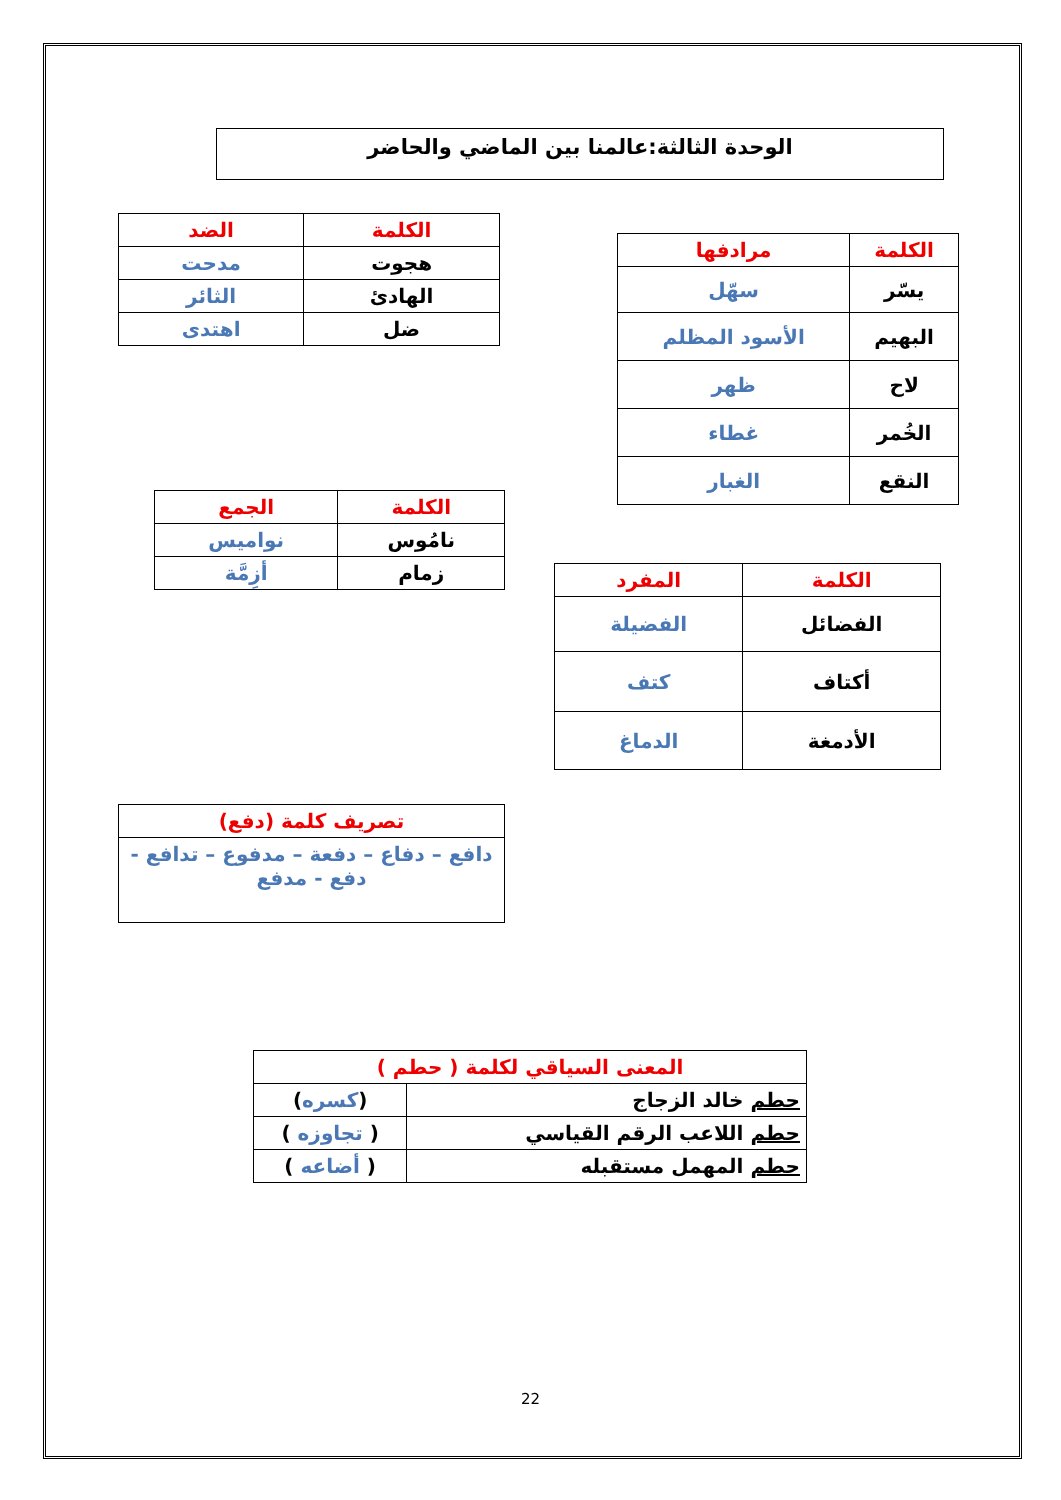الوحدة الثالثة:عالمنا بين الماضي والحاضر
| الكلمة | مرادفها |
| --- | --- |
| يسّر | سهّل |
| البهيم | الأسود المظلم |
| لاح | ظهر |
| الخُمر | غطاء |
| النقع | الغبار |
| الكلمة | الضد |
| --- | --- |
| هجوت | مدحت |
| الهادئ | الثائر |
| ضل | اهتدى |
| الكلمة | الجمع |
| --- | --- |
| نامُوس | نواميس |
| زمام | أزِمَّة |
| الكلمة | المفرد |
| --- | --- |
| الفضائل | الفضيلة |
| أكتاف | كتف |
| الأدمغة | الدماغ |
| تصريف كلمة (دفع) |
| --- |
| دافع – دفاع – دفعة – مدفوع – تدافع - دفع - مدفع |
| المعنى السياقي لكلمة ( حطم ) | |
| --- | --- |
| حطم خالد الزجاج | ( كسره ) |
| حطم اللاعب الرقم القياسي | ( تجاوزه ) |
| حطم المهمل مستقبله | ( أضاعه ) |
22